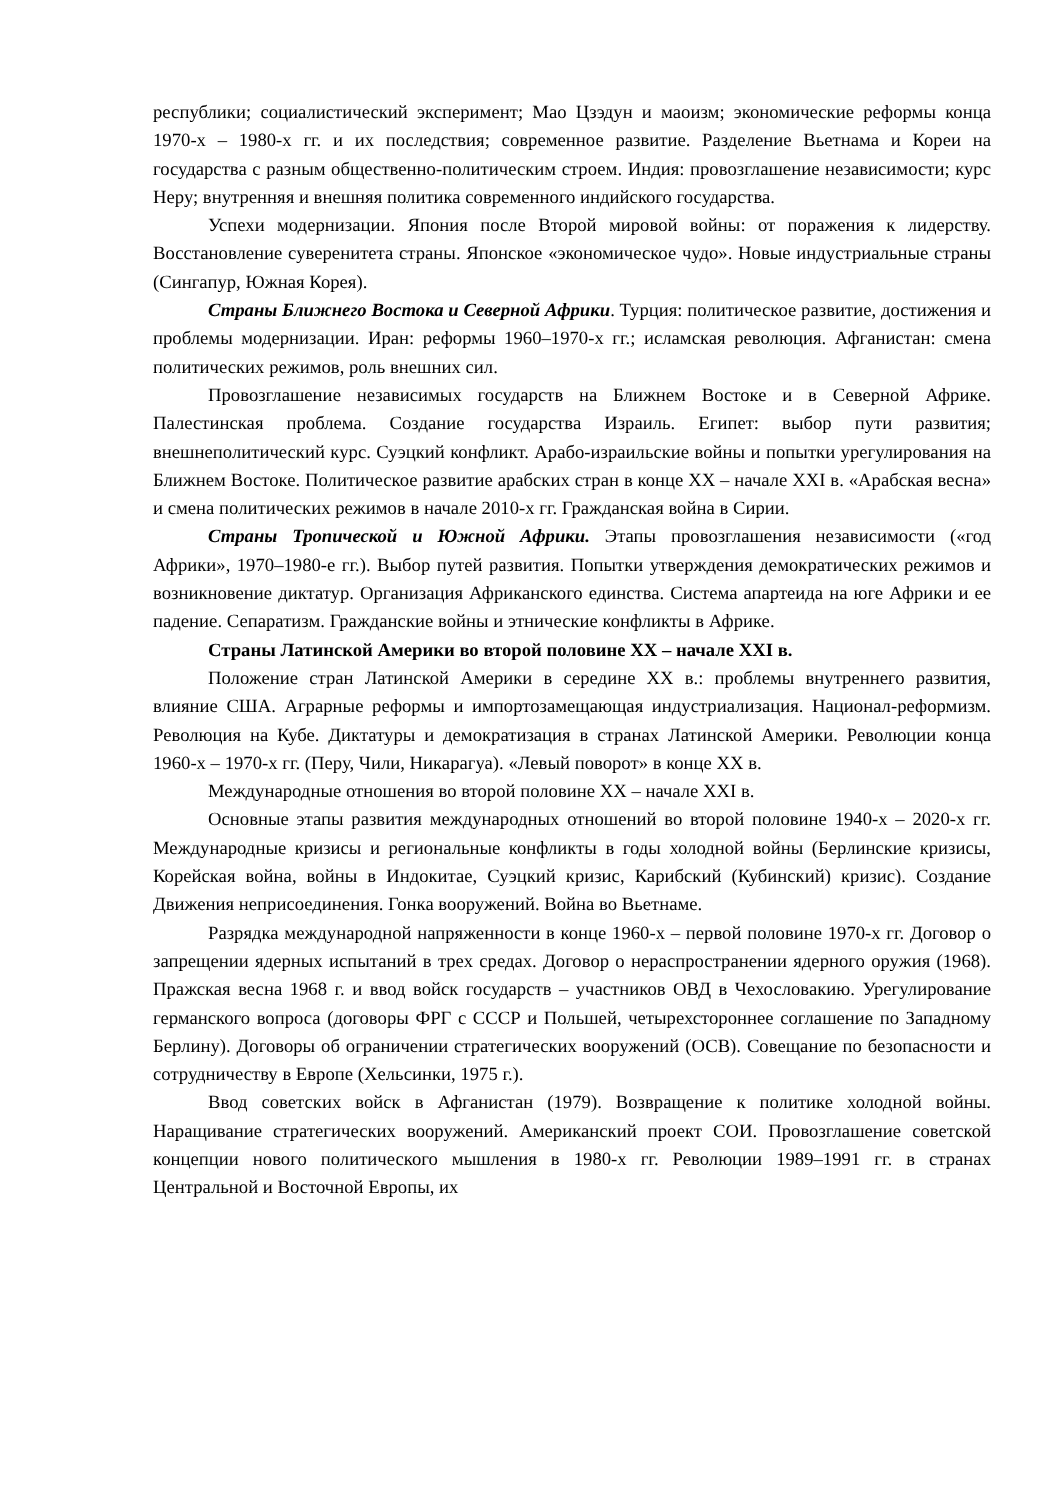республики; социалистический эксперимент; Мао Цзэдун и маоизм; экономические реформы конца 1970-х – 1980-х гг. и их последствия; современное развитие. Разделение Вьетнама и Кореи на государства с разным общественно-политическим строем. Индия: провозглашение независимости; курс Неру; внутренняя и внешняя политика современного индийского государства.
Успехи модернизации. Япония после Второй мировой войны: от поражения к лидерству. Восстановление суверенитета страны. Японское «экономическое чудо». Новые индустриальные страны (Сингапур, Южная Корея).
Страны Ближнего Востока и Северной Африки. Турция: политическое развитие, достижения и проблемы модернизации. Иран: реформы 1960–1970-х гг.; исламская революция. Афганистан: смена политических режимов, роль внешних сил.
Провозглашение независимых государств на Ближнем Востоке и в Северной Африке. Палестинская проблема. Создание государства Израиль. Египет: выбор пути развития; внешнеполитический курс. Суэцкий конфликт. Арабо-израильские войны и попытки урегулирования на Ближнем Востоке. Политическое развитие арабских стран в конце XX – начале XXI в. «Арабская весна» и смена политических режимов в начале 2010-х гг. Гражданская война в Сирии.
Страны Тропической и Южной Африки. Этапы провозглашения независимости («год Африки», 1970–1980-е гг.). Выбор путей развития. Попытки утверждения демократических режимов и возникновение диктатур. Организация Африканского единства. Система апартеида на юге Африки и ее падение. Сепаратизм. Гражданские войны и этнические конфликты в Африке.
Страны Латинской Америки во второй половине XX – начале XXI в.
Положение стран Латинской Америки в середине XX в.: проблемы внутреннего развития, влияние США. Аграрные реформы и импортозамещающая индустриализация. Национал-реформизм. Революция на Кубе. Диктатуры и демократизация в странах Латинской Америки. Революции конца 1960-х – 1970-х гг. (Перу, Чили, Никарагуа). «Левый поворот» в конце XX в.
Международные отношения во второй половине XX – начале XXI в.
Основные этапы развития международных отношений во второй половине 1940-х – 2020-х гг. Международные кризисы и региональные конфликты в годы холодной войны (Берлинские кризисы, Корейская война, войны в Индокитае, Суэцкий кризис, Карибский (Кубинский) кризис). Создание Движения неприсоединения. Гонка вооружений. Война во Вьетнаме.
Разрядка международной напряженности в конце 1960-х – первой половине 1970-х гг. Договор о запрещении ядерных испытаний в трех средах. Договор о нераспространении ядерного оружия (1968). Пражская весна 1968 г. и ввод войск государств – участников ОВД в Чехословакию. Урегулирование германского вопроса (договоры ФРГ с СССР и Польшей, четырехстороннее соглашение по Западному Берлину). Договоры об ограничении стратегических вооружений (ОСВ). Совещание по безопасности и сотрудничеству в Европе (Хельсинки, 1975 г.).
Ввод советских войск в Афганистан (1979). Возвращение к политике холодной войны. Наращивание стратегических вооружений. Американский проект СОИ. Провозглашение советской концепции нового политического мышления в 1980-х гг. Революции 1989–1991 гг. в странах Центральной и Восточной Европы, их